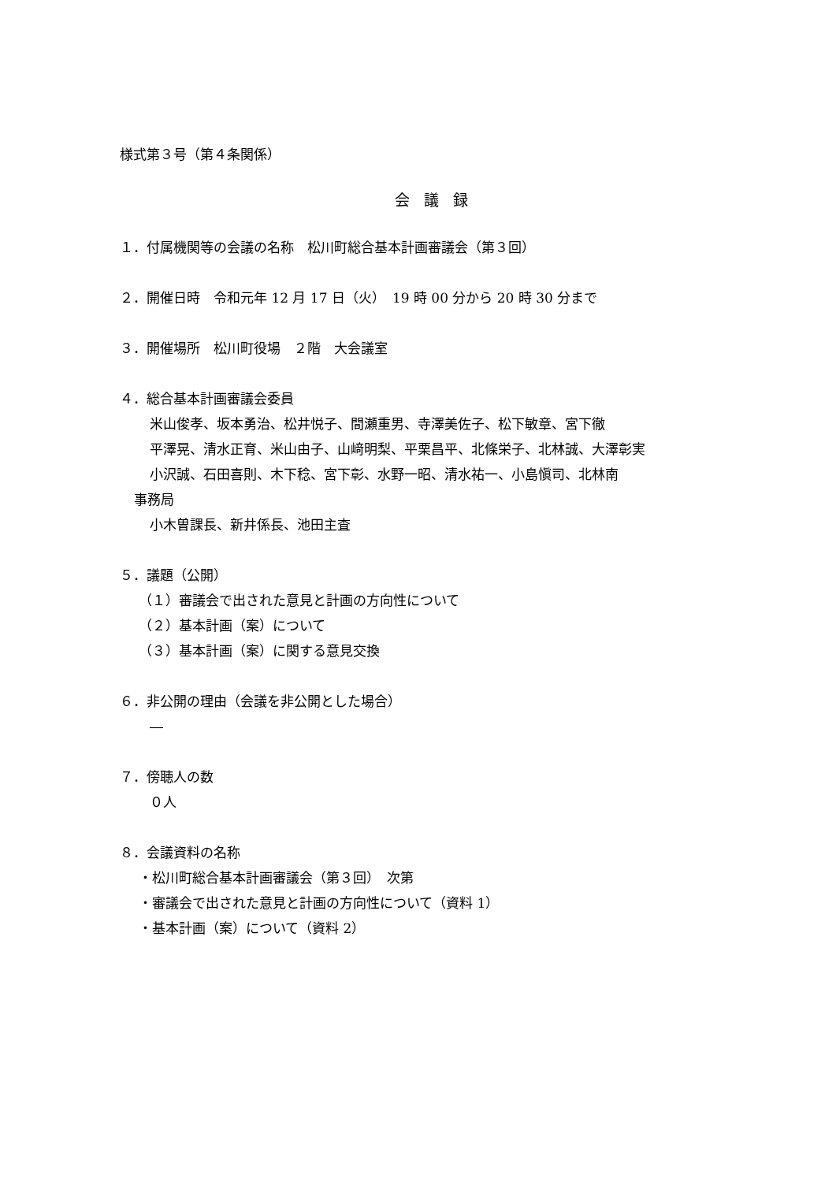様式第３号（第４条関係）
会議録
１．付属機関等の会議の名称　松川町総合基本計画審議会（第３回）
２．開催日時　令和元年 12 月 17 日（火）　19 時 00 分から 20 時 30 分まで
３．開催場所　松川町役場　２階　大会議室
４．総合基本計画審議会委員
米山俊孝、坂本勇治、松井悦子、間瀬重男、寺澤美佐子、松下敏章、宮下徹
平澤晃、清水正育、米山由子、山﨑明梨、平栗昌平、北條栄子、北林誠、大澤彰実
小沢誠、石田喜則、木下稔、宮下彰、水野一昭、清水祐一、小島愼司、北林南
事務局
小木曽課長、新井係長、池田主査
５．議題（公開）
（１）審議会で出された意見と計画の方向性について
（２）基本計画（案）について
（３）基本計画（案）に関する意見交換
６．非公開の理由（会議を非公開とした場合）
―
７．傍聴人の数
０人
８．会議資料の名称
・松川町総合基本計画審議会（第３回）　次第
・審議会で出された意見と計画の方向性について（資料 1）
・基本計画（案）について（資料 2）